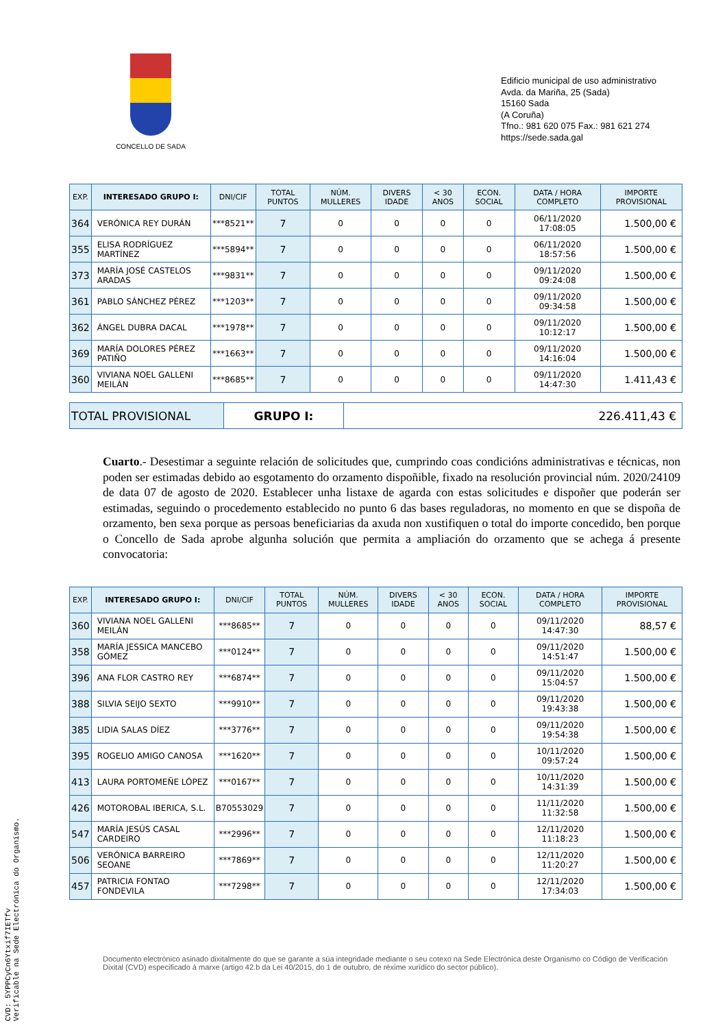CONCELLO DE SADA
Edificio municipal de uso administrativo
Avda. da Mariña, 25 (Sada)
15160 Sada
(A Coruña)
Tfno.: 981 620 075 Fax.: 981 621 274
https://sede.sada.gal
| EXP. | INTERESADO GRUPO I: | DNI/CIF | TOTAL PUNTOS | NÚM. MULLERES | DIVERS IDADE | < 30 ANOS | ECON. SOCIAL | DATA / HORA COMPLETO | IMPORTE PROVISIONAL |
| --- | --- | --- | --- | --- | --- | --- | --- | --- | --- |
| 364 | VERÓNICA REY DURÁN | ***8521** | 7 | 0 | 0 | 0 | 0 | 06/11/2020 17:08:05 | 1.500,00 € |
| 355 | ELISA RODRÍGUEZ MARTÍNEZ | ***5894** | 7 | 0 | 0 | 0 | 0 | 06/11/2020 18:57:56 | 1.500,00 € |
| 373 | MARÍA JOSÉ CASTELOS ARADAS | ***9831** | 7 | 0 | 0 | 0 | 0 | 09/11/2020 09:24:08 | 1.500,00 € |
| 361 | PABLO SÁNCHEZ PÉREZ | ***1203** | 7 | 0 | 0 | 0 | 0 | 09/11/2020 09:34:58 | 1.500,00 € |
| 362 | ÁNGEL DUBRA DACAL | ***1978** | 7 | 0 | 0 | 0 | 0 | 09/11/2020 10:12:17 | 1.500,00 € |
| 369 | MARÍA DOLORES PÉREZ PATIÑO | ***1663** | 7 | 0 | 0 | 0 | 0 | 09/11/2020 14:16:04 | 1.500,00 € |
| 360 | VIVIANA NOEL GALLENI MEILÁN | ***8685** | 7 | 0 | 0 | 0 | 0 | 09/11/2020 14:47:30 | 1.411,43 € |
| TOTAL PROVISIONAL | GRUPO I: | 226.411,43 € |
Cuarto.- Desestimar a seguinte relación de solicitudes que, cumprindo coas condicións administrativas e técnicas, non poden ser estimadas debido ao esgotamento do orzamento dispoñible, fixado na resolución provincial núm. 2020/24109 de data 07 de agosto de 2020. Establecer unha listaxe de agarda con estas solicitudes e dispoñer que poderán ser estimadas, seguindo o procedemento establecido no punto 6 das bases reguladoras, no momento en que se dispoña de orzamento, ben sexa porque as persoas beneficiarias da axuda non xustifiquen o total do importe concedido, ben porque o Concello de Sada aprobe algunha solución que permita a ampliación do orzamento que se achega á presente convocatoria:
| EXP. | INTERESADO GRUPO I: | DNI/CIF | TOTAL PUNTOS | NÚM. MULLERES | DIVERS IDADE | < 30 ANOS | ECON. SOCIAL | DATA / HORA COMPLETO | IMPORTE PROVISIONAL |
| --- | --- | --- | --- | --- | --- | --- | --- | --- | --- |
| 360 | VIVIANA NOEL GALLENI MEILÁN | ***8685** | 7 | 0 | 0 | 0 | 0 | 09/11/2020 14:47:30 | 88,57 € |
| 358 | MARÍA JESSICA MANCEBO GÓMEZ | ***0124** | 7 | 0 | 0 | 0 | 0 | 09/11/2020 14:51:47 | 1.500,00 € |
| 396 | ANA FLOR CASTRO REY | ***6874** | 7 | 0 | 0 | 0 | 0 | 09/11/2020 15:04:57 | 1.500,00 € |
| 388 | SILVIA SEIJO SEXTO | ***9910** | 7 | 0 | 0 | 0 | 0 | 09/11/2020 19:43:38 | 1.500,00 € |
| 385 | LIDIA SALAS DÍEZ | ***3776** | 7 | 0 | 0 | 0 | 0 | 09/11/2020 19:54:38 | 1.500,00 € |
| 395 | ROGELIO AMIGO CANOSA | ***1620** | 7 | 0 | 0 | 0 | 0 | 10/11/2020 09:57:24 | 1.500,00 € |
| 413 | LAURA PORTOMEÑE LÓPEZ | ***0167** | 7 | 0 | 0 | 0 | 0 | 10/11/2020 14:31:39 | 1.500,00 € |
| 426 | MOTOROBAL IBERICA, S.L. | B70553029 | 7 | 0 | 0 | 0 | 0 | 11/11/2020 11:32:58 | 1.500,00 € |
| 547 | MARÍA JESÚS CASAL CARDEIRO | ***2996** | 7 | 0 | 0 | 0 | 0 | 12/11/2020 11:18:23 | 1.500,00 € |
| 506 | VERÓNICA BARREIRO SEOANE | ***7869** | 7 | 0 | 0 | 0 | 0 | 12/11/2020 11:20:27 | 1.500,00 € |
| 457 | PATRICIA FONTAO FONDEVILA | ***7298** | 7 | 0 | 0 | 0 | 0 | 12/11/2020 17:34:03 | 1.500,00 € |
Documento electrónico asinado dixitalmente do que se garante a súa integridade mediante o seu cotexo na Sede Electrónica deste Organismo co Código de Verificación Dixital (CVD) especificado á marxe (artigo 42.b da Lei 40/2015, do 1 de outubro, de réxime xurídico do sector público).
CVD: 5YPPCyCn6Ytxif7IETfv
Verificable na Sede Electrónica do Organismo.